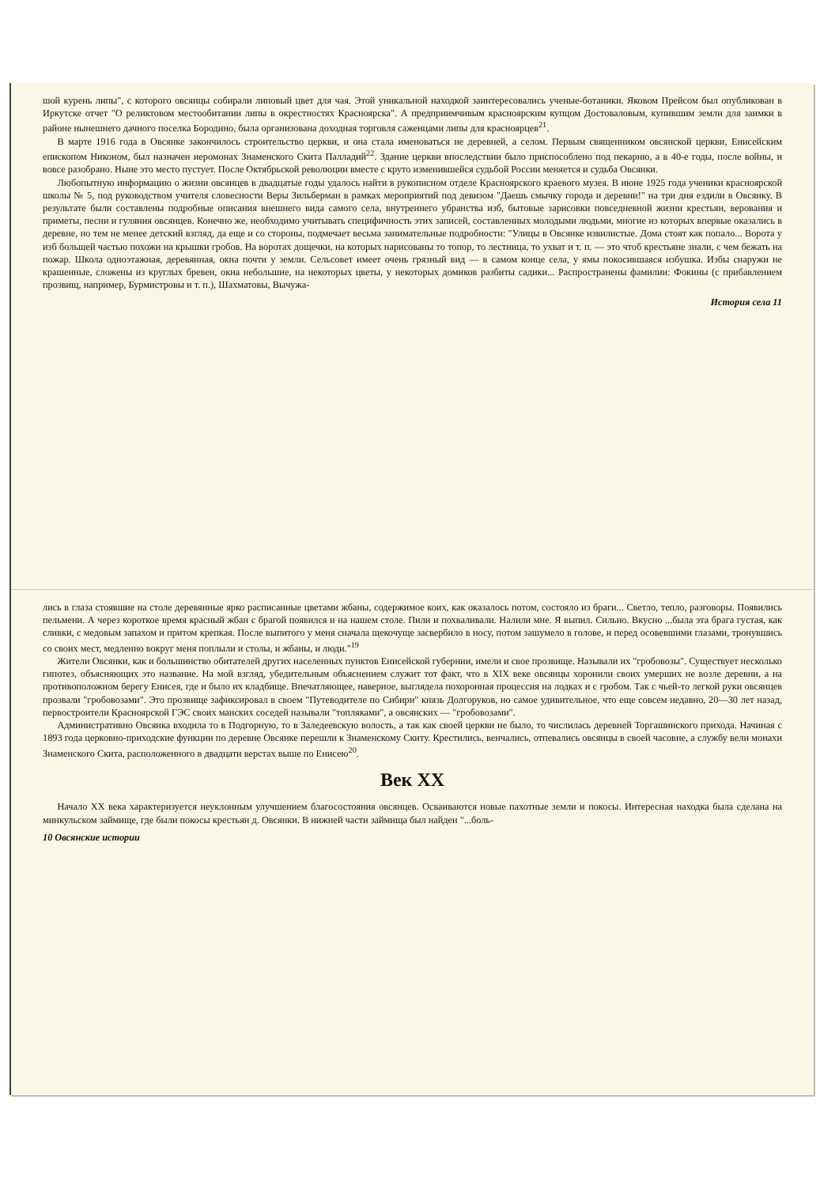шой курень липы", с которого овсянцы собирали липовый цвет для чая. Этой уникальной находкой заинтересовались ученые-ботаники. Яковом Прейсом был опубликован в Иркутске отчет "О реликтовом местообитании липы в окрестностях Красноярска". А предприимчивым красноярским купцом Достоваловым, купившим земли для заимки в районе нынешнего дачного поселка Бородино, была организована доходная торговля саженцами липы для красноярцев<sup>21</sup>.
В марте 1916 года в Овсянке закончилось строительство церкви, и она стала именоваться не деревней, а селом. Первым священником овсянской церкви, Енисейским епископом Никоном, был назначен иеромонах Знаменского Скита Палладий<sup>22</sup>. Здание церкви впоследствии было приспособлено под пекарню, а в 40-е годы, после войны, и вовсе разобрано. Ныне это место пустует. После Октябрьской революции вместе с круто изменившейся судьбой России меняется и судьба Овсянки.
Любопытную информацию о жизни овсянцев в двадцатые годы удалось найти в рукописном отделе Красноярского краевого музея. В июне 1925 года ученики красноярской школы № 5, под руководством учителя словесности Веры Зильберман в рамках мероприятий под девизом "Даешь смычку города и деревни!" на три дня ездили в Овсянку. В результате были составлены подробные описания внешнего вида самого села, внутреннего убранства изб, бытовые зарисовки повседневной жизни крестьян, верования и приметы, песни и гуляния овсянцев. Конечно же, необходимо учитывать специфичность этих записей, составленных молодыми людьми, многие из которых впервые оказались в деревне, но тем не менее детский взгляд, да еще и со стороны, подмечает весьма занимательные подробности: "Улицы в Овсянке извилистые. Дома стоят как попало... Ворота у изб большей частью похожи на крышки гробов. На воротах дощечки, на которых нарисованы то топор, то лестница, то ухват и т. п. — это чтоб крестьяне знали, с чем бежать на пожар. Школа одноэтажная, деревянная, окна почти у земли. Сельсовет имеет очень грязный вид — в самом конце села, у ямы покосившаяся избушка. Избы снаружи не крашенные, сложены из круглых бревен, окна небольшие, на некоторых цветы, у некоторых домиков разбиты садики... Распространены фамилии: Фокины (с прибавлением прозвищ, например, Бурмистровы и т. п.), Шахматовы, Вычужа-
История села 11
лись в глаза стоявшие на столе деревянные ярко расписанные цветами жбаны, содержимое коих, как оказалось потом, состояло из браги... Светло, тепло, разговоры. Появились пельмени. А через короткое время красный жбан с брагой появился и на нашем столе. Пили и похваливали. Налили мне. Я выпил. Сильно. Вкусно ...была эта брага густая, как сливки, с медовым запахом и притом крепкая. После выпитого у меня сначала щекочуще засвербило в носу, потом зашумело в голове, и перед осовевшими глазами, тронувшись со своих мест, медленно вокруг меня поплыли и столы, и жбаны, и люди."<sup>19</sup>
Жители Овсянки, как и большинство обитателей других населенных пунктов Енисейской губернии, имели и свое прозвище. Называли их "гробовозы". Существует несколько гипотез, объясняющих это название. На мой взгляд, убедительным объяснением служит тот факт, что в XIX веке овсянцы хоронили своих умерших не возле деревни, а на противоположном берегу Енисея, где и было их кладбище. Впечатляющее, наверное, выглядела похоронная процессия на лодках и с гробом. Так с чьей-то легкой руки овсянцев прозвали "гробовозами". Это прозвище зафиксировал в своем "Путеводителе по Сибири" князь Долгоруков, но самое удивительное, что еще совсем недавно, 20—30 лет назад, первостроители Красноярской ГЭС своих манских соседей называли "топляками", а овсянских — "гробовозами".
Административно Овсянка входила то в Подгорную, то в Заледеевскую волость, а так как своей церкви не было, то числилась деревней Торгашинского прихода. Начиная с 1893 года церковно-приходские функции по деревне Овсянке перешли к Знаменскому Скиту. Крестились, венчались, отпевались овсянцы в своей часовне, а службу вели монахи Знаменского Скита, расположенного в двадцати верстах выше по Енисею<sup>20</sup>.
Век XX
Начало XX века характеризуется неуклонным улучшением благосостояния овсянцев. Осваиваются новые пахотные земли и покосы. Интересная находка была сделана на минкульском займище, где были покосы крестьян д. Овсянки. В нижней части займища был найден "...боль-
10 Овсянские истории